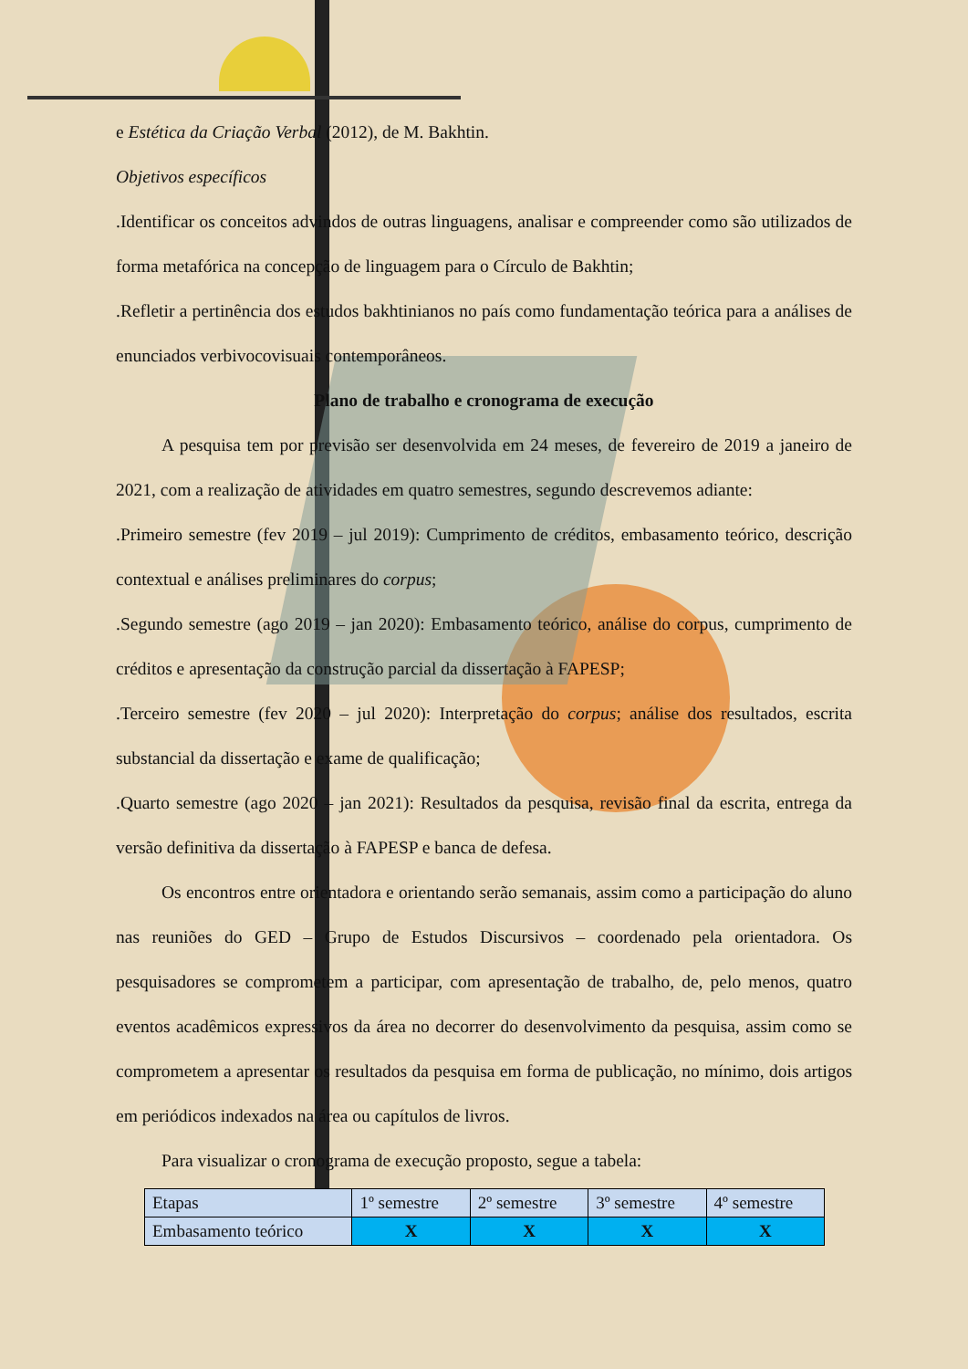e Estética da Criação Verbal (2012), de M. Bakhtin.
Objetivos específicos
.Identificar os conceitos advindos de outras linguagens, analisar e compreender como são utilizados de forma metafórica na concepção de linguagem para o Círculo de Bakhtin;
.Refletir a pertinência dos estudos bakhtinianos no país como fundamentação teórica para a análises de enunciados verbivocovisuais contemporâneos.
Plano de trabalho e cronograma de execução
A pesquisa tem por previsão ser desenvolvida em 24 meses, de fevereiro de 2019 a janeiro de 2021, com a realização de atividades em quatro semestres, segundo descrevemos adiante:
.Primeiro semestre (fev 2019 – jul 2019): Cumprimento de créditos, embasamento teórico, descrição contextual e análises preliminares do corpus;
.Segundo semestre (ago 2019 – jan 2020): Embasamento teórico, análise do corpus, cumprimento de créditos e apresentação da construção parcial da dissertação à FAPESP;
.Terceiro semestre (fev 2020 – jul 2020): Interpretação do corpus; análise dos resultados, escrita substancial da dissertação e exame de qualificação;
.Quarto semestre (ago 2020 – jan 2021): Resultados da pesquisa, revisão final da escrita, entrega da versão definitiva da dissertação à FAPESP e banca de defesa.
Os encontros entre orientadora e orientando serão semanais, assim como a participação do aluno nas reuniões do GED – Grupo de Estudos Discursivos – coordenado pela orientadora. Os pesquisadores se comprometem a participar, com apresentação de trabalho, de, pelo menos, quatro eventos acadêmicos expressivos da área no decorrer do desenvolvimento da pesquisa, assim como se comprometem a apresentar os resultados da pesquisa em forma de publicação, no mínimo, dois artigos em periódicos indexados na área ou capítulos de livros.
Para visualizar o cronograma de execução proposto, segue a tabela:
| Etapas | 1º semestre | 2º semestre | 3º semestre | 4º semestre |
| Embasamento teórico | X | X | X | X |